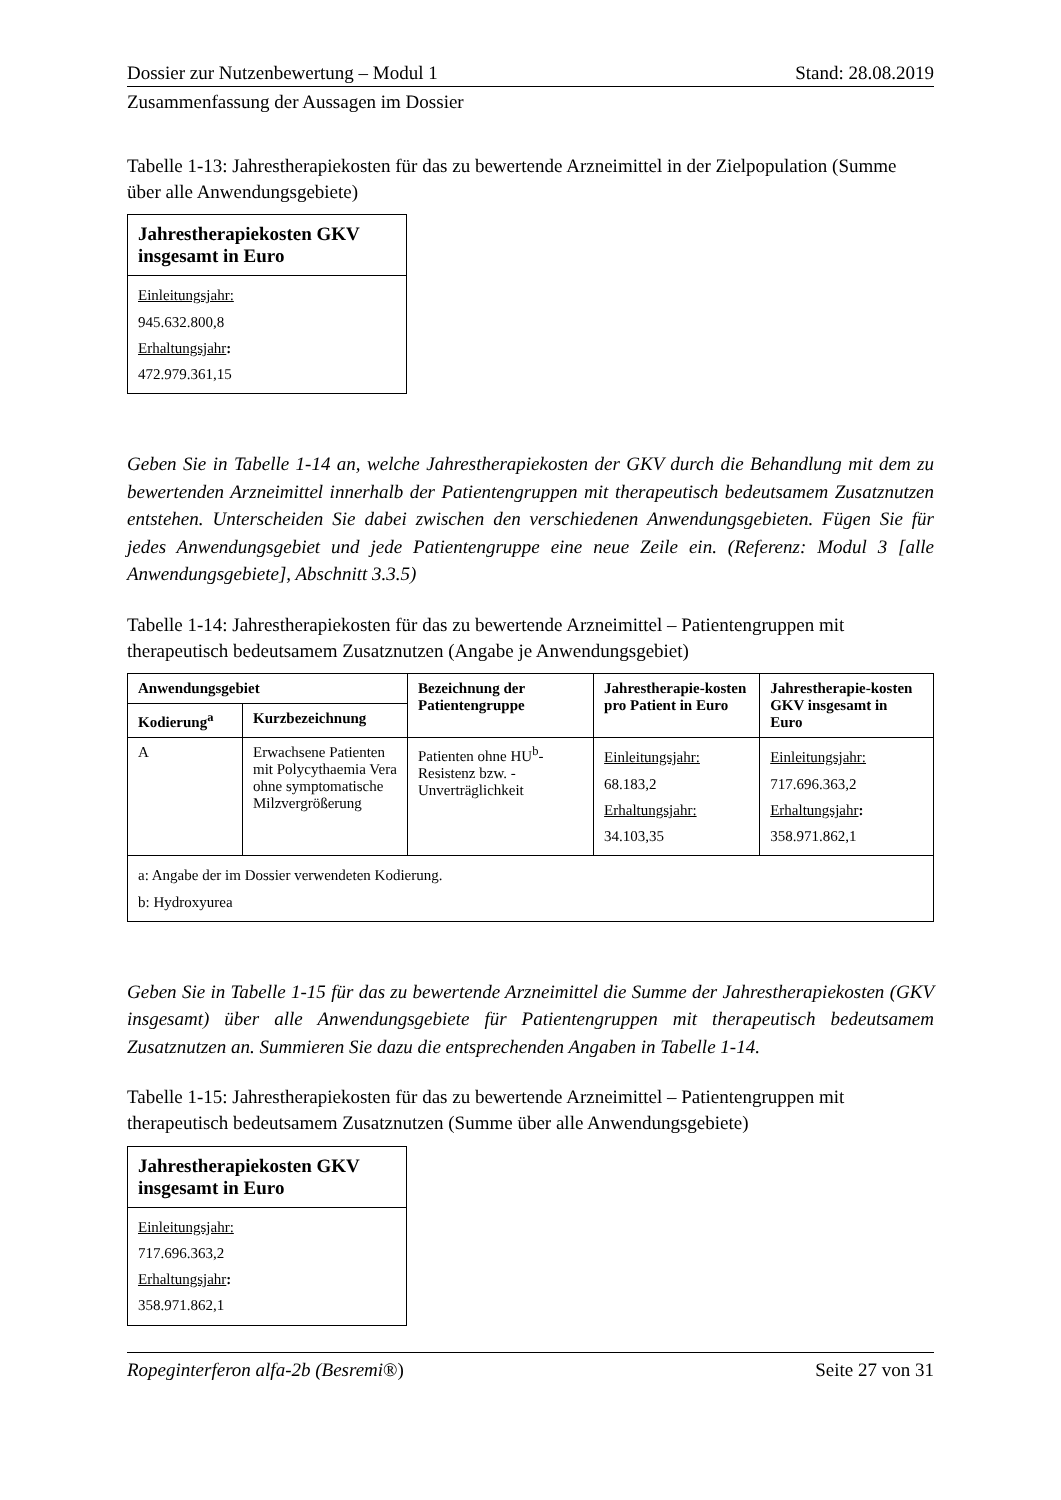Dossier zur Nutzenbewertung – Modul 1 Stand: 28.08.2019
Zusammenfassung der Aussagen im Dossier
Tabelle 1-13: Jahrestherapiekosten für das zu bewertende Arzneimittel in der Zielpopulation (Summe über alle Anwendungsgebiete)
| Jahrestherapiekosten GKV insgesamt in Euro |
| --- |
| Einleitungsjahr: 945.632.800,8 Erhaltungsjahr : 472.979.361,15 |
Geben Sie in Tabelle 1-14 an, welche Jahrestherapiekosten der GKV durch die Behandlung mit dem zu bewertenden Arzneimittel innerhalb der Patientengruppen mit therapeutisch bedeutsamem Zusatznutzen entstehen. Unterscheiden Sie dabei zwischen den verschiedenen Anwendungsgebieten. Fügen Sie für jedes Anwendungsgebiet und jede Patientengruppe eine neue Zeile ein. (Referenz: Modul 3 [alle Anwendungsgebiete], Abschnitt 3.3.5)
Tabelle 1-14: Jahrestherapiekosten für das zu bewertende Arzneimittel – Patientengruppen mit therapeutisch bedeutsamem Zusatznutzen (Angabe je Anwendungsgebiet)
| Anwendungsgebiet | | Bezeichnung der Patientengruppe | Jahrestherapie-kosten pro Patient in Euro | Jahrestherapie-kosten GKV insgesamt in Euro |
| --- | --- | --- | --- | --- |
| Kodierung<sup>a</sup> | Kurzbezeichnung | | | |
| A | Erwachsene Patienten mit Polycythaemia Vera ohne symptomatische Milzvergrößerung | Patienten ohne HU<sup>b</sup>-Resistenz bzw. -Unverträglichkeit | Einleitungsjahr: 68.183,2 Erhaltungsjahr: 34.103,35 | Einleitungsjahr: 717.696.363,2 Erhaltungsjahr : 358.971.862,1 |
| a: Angabe der im Dossier verwendeten Kodierung. b: Hydroxyurea | | | | |
Geben Sie in Tabelle 1-15 für das zu bewertende Arzneimittel die Summe der Jahrestherapiekosten (GKV insgesamt) über alle Anwendungsgebiete für Patientengruppen mit therapeutisch bedeutsamem Zusatznutzen an. Summieren Sie dazu die entsprechenden Angaben in Tabelle 1-14.
Tabelle 1-15: Jahrestherapiekosten für das zu bewertende Arzneimittel – Patientengruppen mit therapeutisch bedeutsamem Zusatznutzen (Summe über alle Anwendungsgebiete)
| Jahrestherapiekosten GKV insgesamt in Euro |
| --- |
| Einleitungsjahr: 717.696.363,2 Erhaltungsjahr : 358.971.862,1 |
Ropeginterferon alfa-2b (Besremi®) Seite 27 von 31